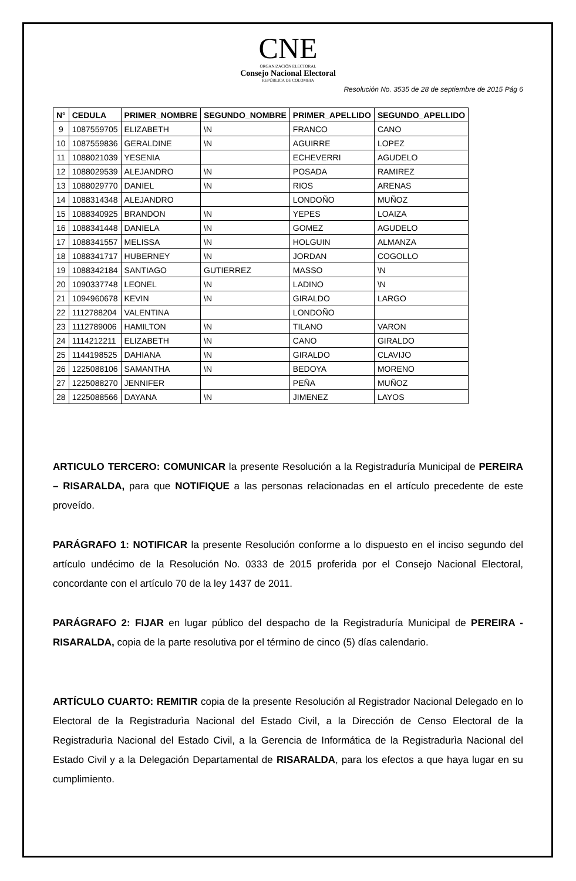CNE
ORGANIZACIÓN ELECTORAL
Consejo Nacional Electoral
REPÚBLICA DE COLOMBIA
Resolución No. 3535 de 28 de septiembre de 2015 Pág 6
| N° | CEDULA | PRIMER_NOMBRE | SEGUNDO_NOMBRE | PRIMER_APELLIDO | SEGUNDO_APELLIDO |
| --- | --- | --- | --- | --- | --- |
| 9 | 1087559705 | ELIZABETH | \N | FRANCO | CANO |
| 10 | 1087559836 | GERALDINE | \N | AGUIRRE | LOPEZ |
| 11 | 1088021039 | YESENIA | | ECHEVERRI | AGUDELO |
| 12 | 1088029539 | ALEJANDRO | \N | POSADA | RAMIREZ |
| 13 | 1088029770 | DANIEL | \N | RIOS | ARENAS |
| 14 | 1088314348 | ALEJANDRO | | LONDOÑO | MUÑOZ |
| 15 | 1088340925 | BRANDON | \N | YEPES | LOAIZA |
| 16 | 1088341448 | DANIELA | \N | GOMEZ | AGUDELO |
| 17 | 1088341557 | MELISSA | \N | HOLGUIN | ALMANZA |
| 18 | 1088341717 | HUBERNEY | \N | JORDAN | COGOLLO |
| 19 | 1088342184 | SANTIAGO | GUTIERREZ | MASSO | \N |
| 20 | 1090337748 | LEONEL | \N | LADINO | \N |
| 21 | 1094960678 | KEVIN | \N | GIRALDO | LARGO |
| 22 | 1112788204 | VALENTINA | | LONDOÑO | |
| 23 | 1112789006 | HAMILTON | \N | TILANO | VARON |
| 24 | 1114212211 | ELIZABETH | \N | CANO | GIRALDO |
| 25 | 1144198525 | DAHIANA | \N | GIRALDO | CLAVIJO |
| 26 | 1225088106 | SAMANTHA | \N | BEDOYA | MORENO |
| 27 | 1225088270 | JENNIFER | | PEÑA | MUÑOZ |
| 28 | 1225088566 | DAYANA | \N | JIMENEZ | LAYOS |
ARTICULO TERCERO: COMUNICAR la presente Resolución a la Registraduría Municipal de PEREIRA – RISARALDA, para que NOTIFIQUE a las personas relacionadas en el artículo precedente de este proveído.
PARÁGRAFO 1: NOTIFICAR la presente Resolución conforme a lo dispuesto en el inciso segundo del artículo undécimo de la Resolución No. 0333 de 2015 proferida por el Consejo Nacional Electoral, concordante con el artículo 70 de la ley 1437 de 2011.
PARÁGRAFO 2: FIJAR en lugar público del despacho de la Registraduría Municipal de PEREIRA - RISARALDA, copia de la parte resolutiva por el término de cinco (5) días calendario.
ARTÍCULO CUARTO: REMITIR copia de la presente Resolución al Registrador Nacional Delegado en lo Electoral de la Registradurìa Nacional del Estado Civil, a la Dirección de Censo Electoral de la Registradurìa Nacional del Estado Civil, a la Gerencia de Informática de la Registradurìa Nacional del Estado Civil y a la Delegación Departamental de RISARALDA, para los efectos a que haya lugar en su cumplimiento.